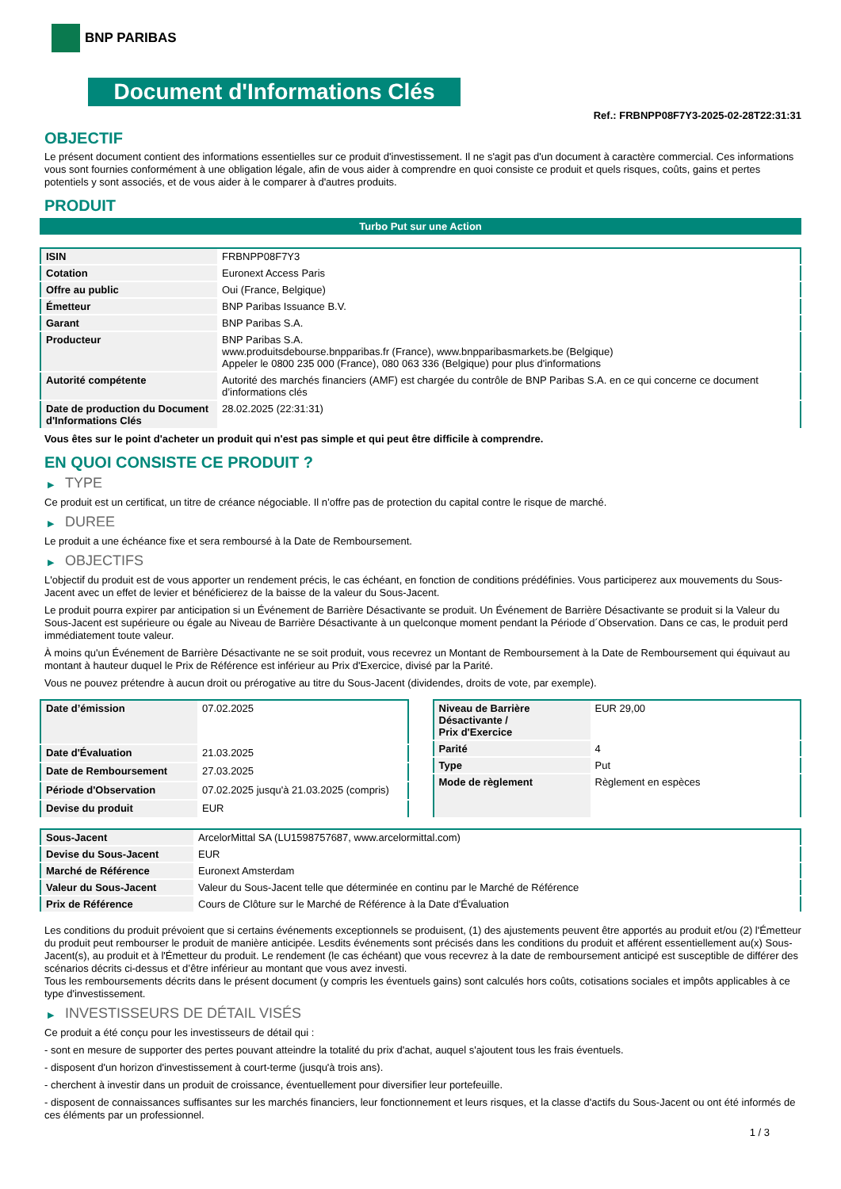BNP PARIBAS
Document d'Informations Clés
Ref.: FRBNPP08F7Y3-2025-02-28T22:31:31
OBJECTIF
Le présent document contient des informations essentielles sur ce produit d'investissement. Il ne s'agit pas d'un document à caractère commercial. Ces informations vous sont fournies conformément à une obligation légale, afin de vous aider à comprendre en quoi consiste ce produit et quels risques, coûts, gains et pertes potentiels y sont associés, et de vous aider à le comparer à d'autres produits.
PRODUIT
Turbo Put sur une Action
| ISIN | FRBNPP08F7Y3 |
| Cotation | Euronext Access Paris |
| Offre au public | Oui (France, Belgique) |
| Émetteur | BNP Paribas Issuance B.V. |
| Garant | BNP Paribas S.A. |
| Producteur | BNP Paribas S.A. www.produitsdebourse.bnpparibas.fr (France), www.bnpparibasmarkets.be (Belgique) Appeler le 0800 235 000 (France), 080 063 336 (Belgique) pour plus d'informations |
| Autorité compétente | Autorité des marchés financiers (AMF) est chargée du contrôle de BNP Paribas S.A. en ce qui concerne ce document d’informations clés |
| Date de production du Document d'Informations Clés | 28.02.2025 (22:31:31) |
Vous êtes sur le point d'acheter un produit qui n'est pas simple et qui peut être difficile à comprendre.
EN QUOI CONSISTE CE PRODUIT ?
▶ TYPE
Ce produit est un certificat, un titre de créance négociable. Il n’offre pas de protection du capital contre le risque de marché.
▶ DUREE
Le produit a une échéance fixe et sera remboursé à la Date de Remboursement.
▶ OBJECTIFS
L'objectif du produit est de vous apporter un rendement précis, le cas échéant, en fonction de conditions prédéfinies. Vous participerez aux mouvements du Sous-Jacent avec un effet de levier et bénéficierez de la baisse de la valeur du Sous-Jacent.
Le produit pourra expirer par anticipation si un Événement de Barrière Désactivante se produit. Un Événement de Barrière Désactivante se produit si la Valeur du Sous-Jacent est supérieure ou égale au Niveau de Barrière Désactivante à un quelconque moment pendant la Période d´Observation. Dans ce cas, le produit perd immédiatement toute valeur.
À moins qu'un Événement de Barrière Désactivante ne se soit produit, vous recevrez un Montant de Remboursement à la Date de Remboursement qui équivaut au montant à hauteur duquel le Prix de Référence est inférieur au Prix d'Exercice, divisé par la Parité.
Vous ne pouvez prétendre à aucun droit ou prérogative au titre du Sous-Jacent (dividendes, droits de vote, par exemple).
| Date d’émission | 07.02.2025 |
| Date d'Évaluation | 21.03.2025 |
| Date de Remboursement | 27.03.2025 |
| Période d'Observation | 07.02.2025 jusqu'à 21.03.2025 (compris) |
| Devise du produit | EUR |
| Niveau de Barrière Désactivante / Prix d'Exercice | EUR 29,00 |
| Parité | 4 |
| Type | Put |
| Mode de règlement | Règlement en espèces |
| Sous-Jacent | ArcelorMittal SA (LU1598757687, www.arcelormittal.com) |
| Devise du Sous-Jacent | EUR |
| Marché de Référence | Euronext Amsterdam |
| Valeur du Sous-Jacent | Valeur du Sous-Jacent telle que déterminée en continu par le Marché de Référence |
| Prix de Référence | Cours de Clôture sur le Marché de Référence à la Date d'Évaluation |
Les conditions du produit prévoient que si certains événements exceptionnels se produisent, (1) des ajustements peuvent être apportés au produit et/ou (2) l'Émetteur du produit peut rembourser le produit de manière anticipée. Lesdits événements sont précisés dans les conditions du produit et afférent essentiellement au(x) Sous-Jacent(s), au produit et à l'Émetteur du produit. Le rendement (le cas échéant) que vous recevrez à la date de remboursement anticipé est susceptible de différer des scénarios décrits ci-dessus et d’être inférieur au montant que vous avez investi.
Tous les remboursements décrits dans le présent document (y compris les éventuels gains) sont calculés hors coûts, cotisations sociales et impôts applicables à ce type d'investissement.
▶ INVESTISSEURS DE DÉTAIL VISÉS
Ce produit a été conçu pour les investisseurs de détail qui :
- sont en mesure de supporter des pertes pouvant atteindre la totalité du prix d'achat, auquel s'ajoutent tous les frais éventuels.
- disposent d'un horizon d'investissement à court-terme (jusqu'à trois ans).
- cherchent à investir dans un produit de croissance, éventuellement pour diversifier leur portefeuille.
- disposent de connaissances suffisantes sur les marchés financiers, leur fonctionnement et leurs risques, et la classe d'actifs du Sous-Jacent ou ont été informés de ces éléments par un professionnel.
1 / 3